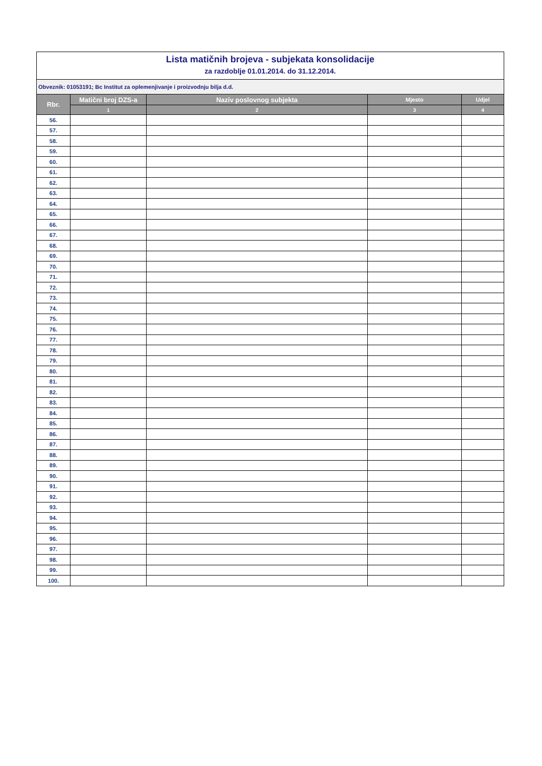| Lista matičnih brojeva - subjekata konsolidacije | | | | |
| za razdoblje 01.01.2014. do 31.12.2014. | | | | |
| Obveznik: 01053191; Bc Institut za oplemenjivanje i proizvodnju bilja d.d. | | | | |
| Rbr. | Matični broj DZS-a | Naziv poslovnog subjekta | Mjesto | Udjel |
| | 1 | 2 | 3 | 4 |
| 56. | | | | |
| 57. | | | | |
| 58. | | | | |
| 59. | | | | |
| 60. | | | | |
| 61. | | | | |
| 62. | | | | |
| 63. | | | | |
| 64. | | | | |
| 65. | | | | |
| 66. | | | | |
| 67. | | | | |
| 68. | | | | |
| 69. | | | | |
| 70. | | | | |
| 71. | | | | |
| 72. | | | | |
| 73. | | | | |
| 74. | | | | |
| 75. | | | | |
| 76. | | | | |
| 77. | | | | |
| 78. | | | | |
| 79. | | | | |
| 80. | | | | |
| 81. | | | | |
| 82. | | | | |
| 83. | | | | |
| 84. | | | | |
| 85. | | | | |
| 86. | | | | |
| 87. | | | | |
| 88. | | | | |
| 89. | | | | |
| 90. | | | | |
| 91. | | | | |
| 92. | | | | |
| 93. | | | | |
| 94. | | | | |
| 95. | | | | |
| 96. | | | | |
| 97. | | | | |
| 98. | | | | |
| 99. | | | | |
| 100. | | | | |